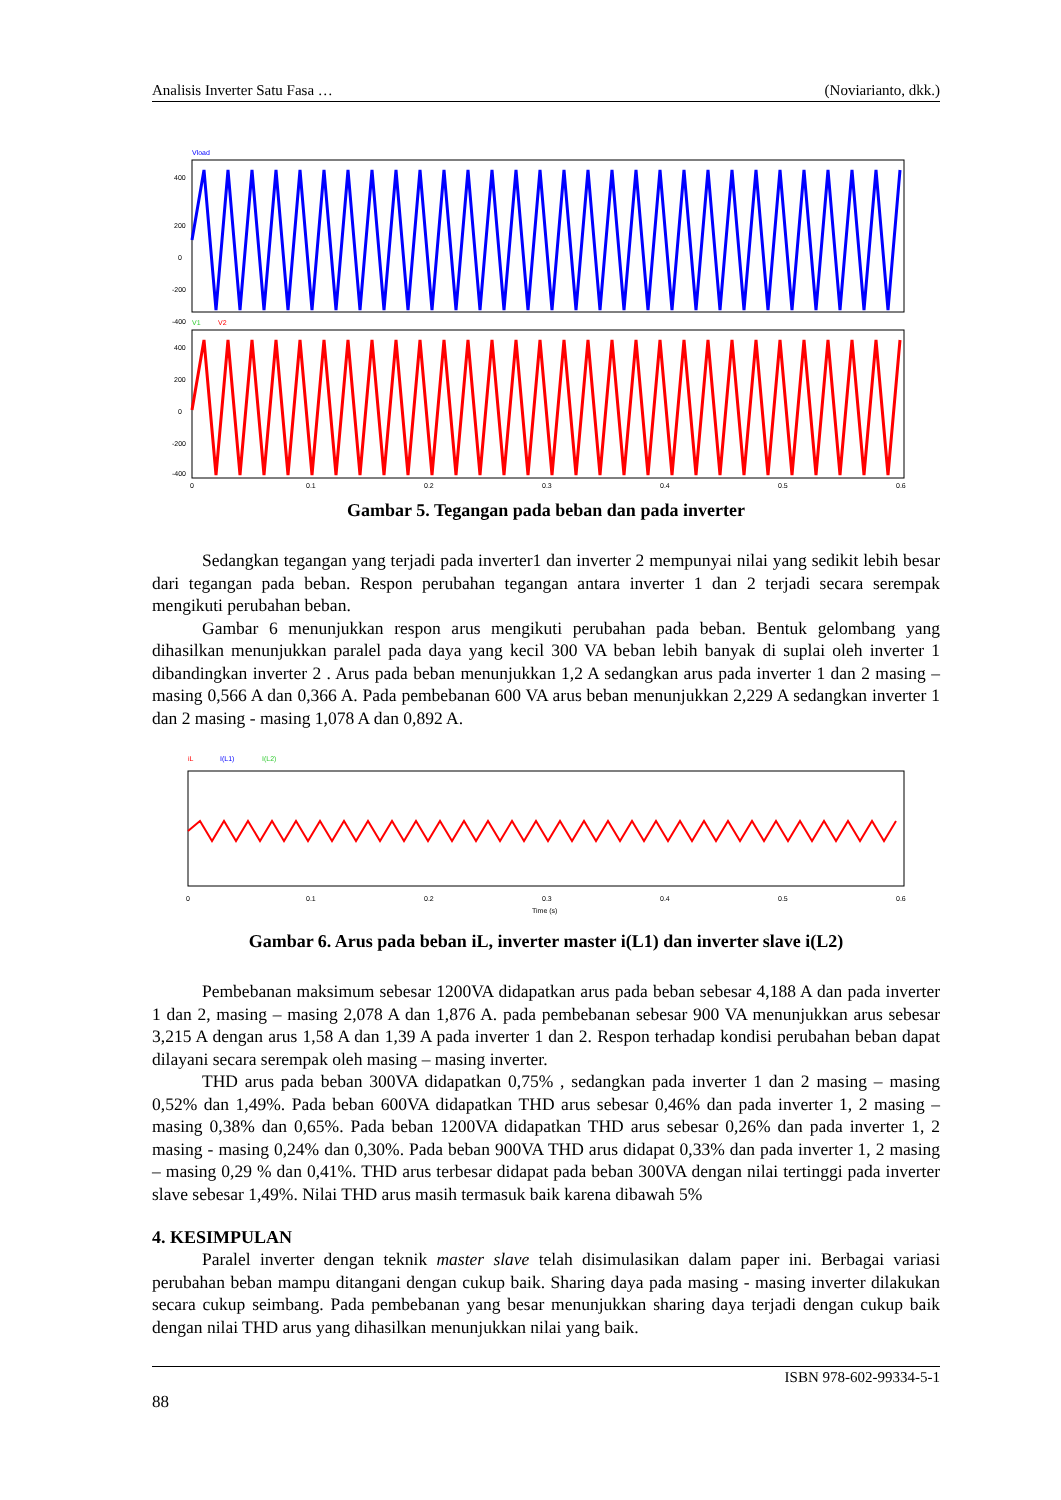Analisis Inverter Satu Fasa … (Noviarianto, dkk.)
Vload
400
200
0
-200
-400
V1
V2
400
200
0
-200
-400
0
0.1
0.2
0.3
0.4
0.5
0.6
Gambar 5. Tegangan pada beban dan pada inverter
Sedangkan tegangan yang terjadi pada inverter1 dan inverter 2 mempunyai nilai yang sedikit lebih besar dari tegangan pada beban. Respon perubahan tegangan antara inverter 1 dan 2 terjadi secara serempak mengikuti perubahan beban.
Gambar 6 menunjukkan respon arus mengikuti perubahan pada beban. Bentuk gelombang yang dihasilkan menunjukkan paralel pada daya yang kecil 300 VA beban lebih banyak di suplai oleh inverter 1 dibandingkan inverter 2 . Arus pada beban menunjukkan 1,2 A sedangkan arus pada inverter 1 dan 2 masing – masing 0,566 A dan 0,366 A. Pada pembebanan 600 VA arus beban menunjukkan 2,229 A sedangkan inverter 1 dan 2 masing - masing 1,078 A dan 0,892 A.
iL
I(L1)
I(L2)
0
0.1
0.2
0.3
0.4
0.5
0.6
Time (s)
Gambar 6. Arus pada beban iL, inverter master i(L1) dan inverter slave i(L2)
Pembebanan maksimum sebesar 1200VA didapatkan arus pada beban sebesar 4,188 A dan pada inverter 1 dan 2, masing – masing 2,078 A dan 1,876 A. pada pembebanan sebesar 900 VA menunjukkan arus sebesar 3,215 A dengan arus 1,58 A dan 1,39 A pada inverter 1 dan 2. Respon terhadap kondisi perubahan beban dapat dilayani secara serempak oleh masing – masing inverter.
THD arus pada beban 300VA didapatkan 0,75% , sedangkan pada inverter 1 dan 2 masing – masing 0,52% dan 1,49%. Pada beban 600VA didapatkan THD arus sebesar 0,46% dan pada inverter 1, 2 masing – masing 0,38% dan 0,65%. Pada beban 1200VA didapatkan THD arus sebesar 0,26% dan pada inverter 1, 2 masing - masing 0,24% dan 0,30%. Pada beban 900VA THD arus didapat 0,33% dan pada inverter 1, 2 masing – masing 0,29 % dan 0,41%. THD arus terbesar didapat pada beban 300VA dengan nilai tertinggi pada inverter slave sebesar 1,49%. Nilai THD arus masih termasuk baik karena dibawah 5%
4. KESIMPULAN
Paralel inverter dengan teknik master slave telah disimulasikan dalam paper ini. Berbagai variasi perubahan beban mampu ditangani dengan cukup baik. Sharing daya pada masing - masing inverter dilakukan secara cukup seimbang. Pada pembebanan yang besar menunjukkan sharing daya terjadi dengan cukup baik dengan nilai THD arus yang dihasilkan menunjukkan nilai yang baik.
ISBN 978-602-99334-5-1
88